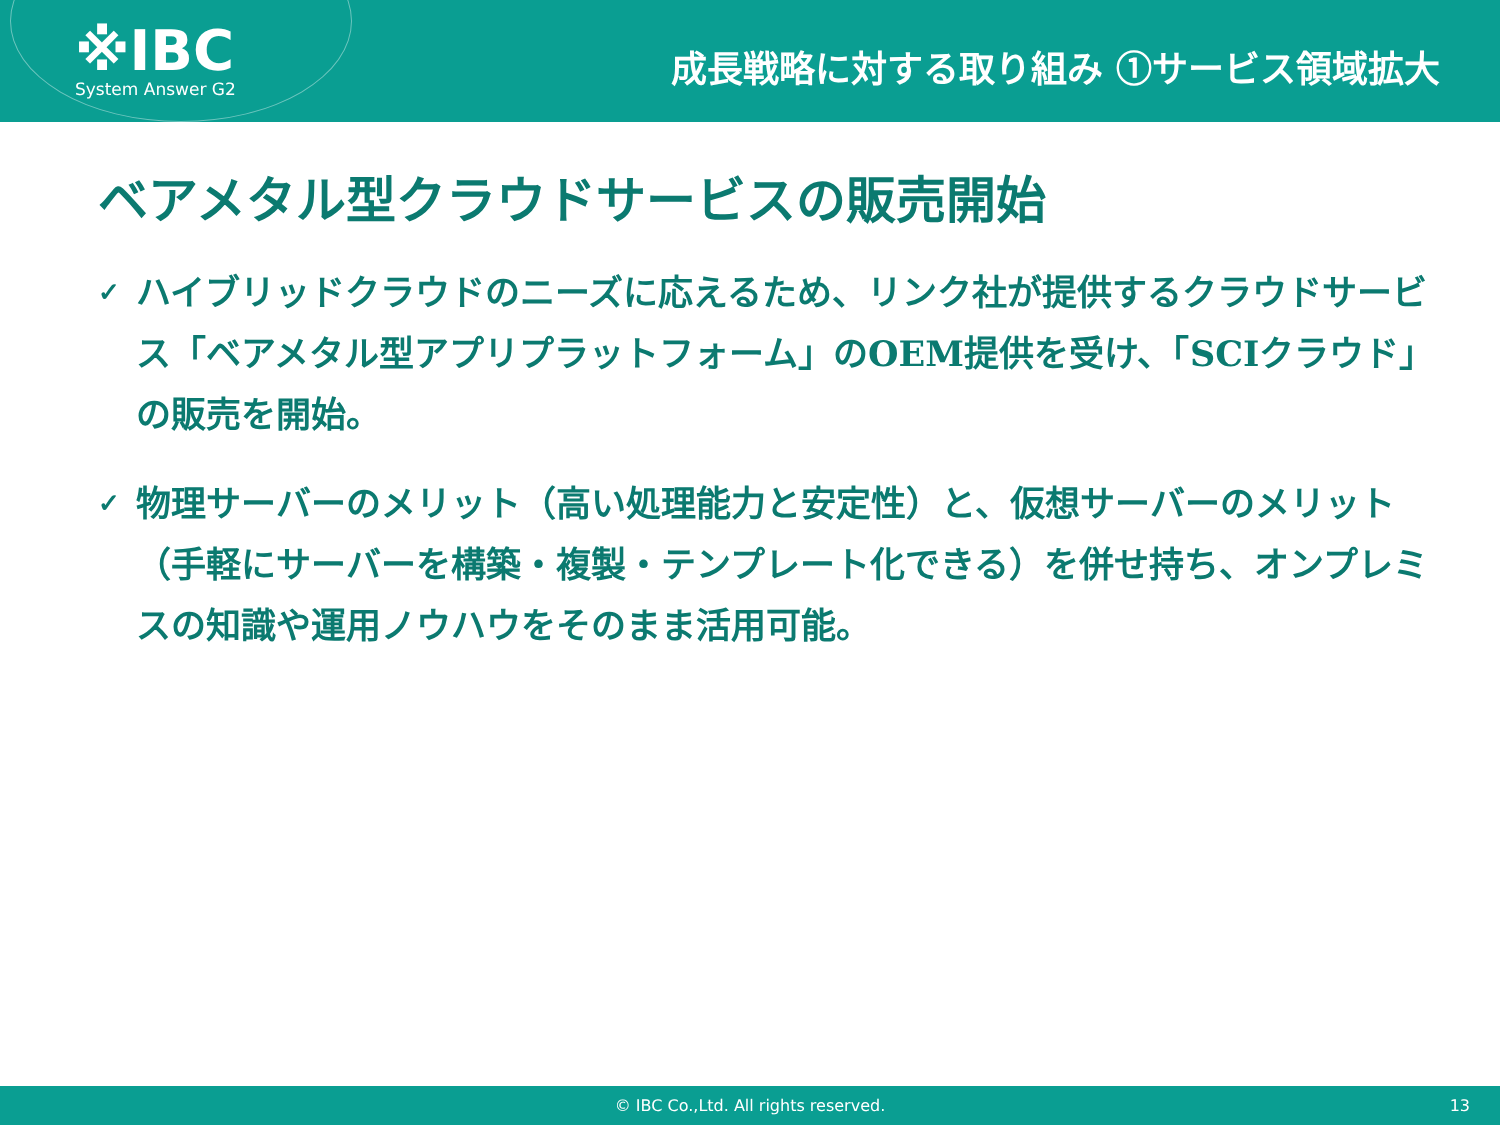※IBC
System Answer G2
成長戦略に対する取り組み ①サービス領域拡大
ベアメタル型クラウドサービスの販売開始
✓
ハイブリッドクラウドのニーズに応えるため、リンク社が提供するクラウドサービス「ベアメタル型アプリプラットフォーム」のOEM提供を受け、「SCIクラウド」の販売を開始。
✓
物理サーバーのメリット（高い処理能力と安定性）と、仮想サーバーのメリット（手軽にサーバーを構築・複製・テンプレート化できる）を併せ持ち、オンプレミスの知識や運用ノウハウをそのまま活用可能。
© IBC Co.,Ltd. All rights reserved. 13